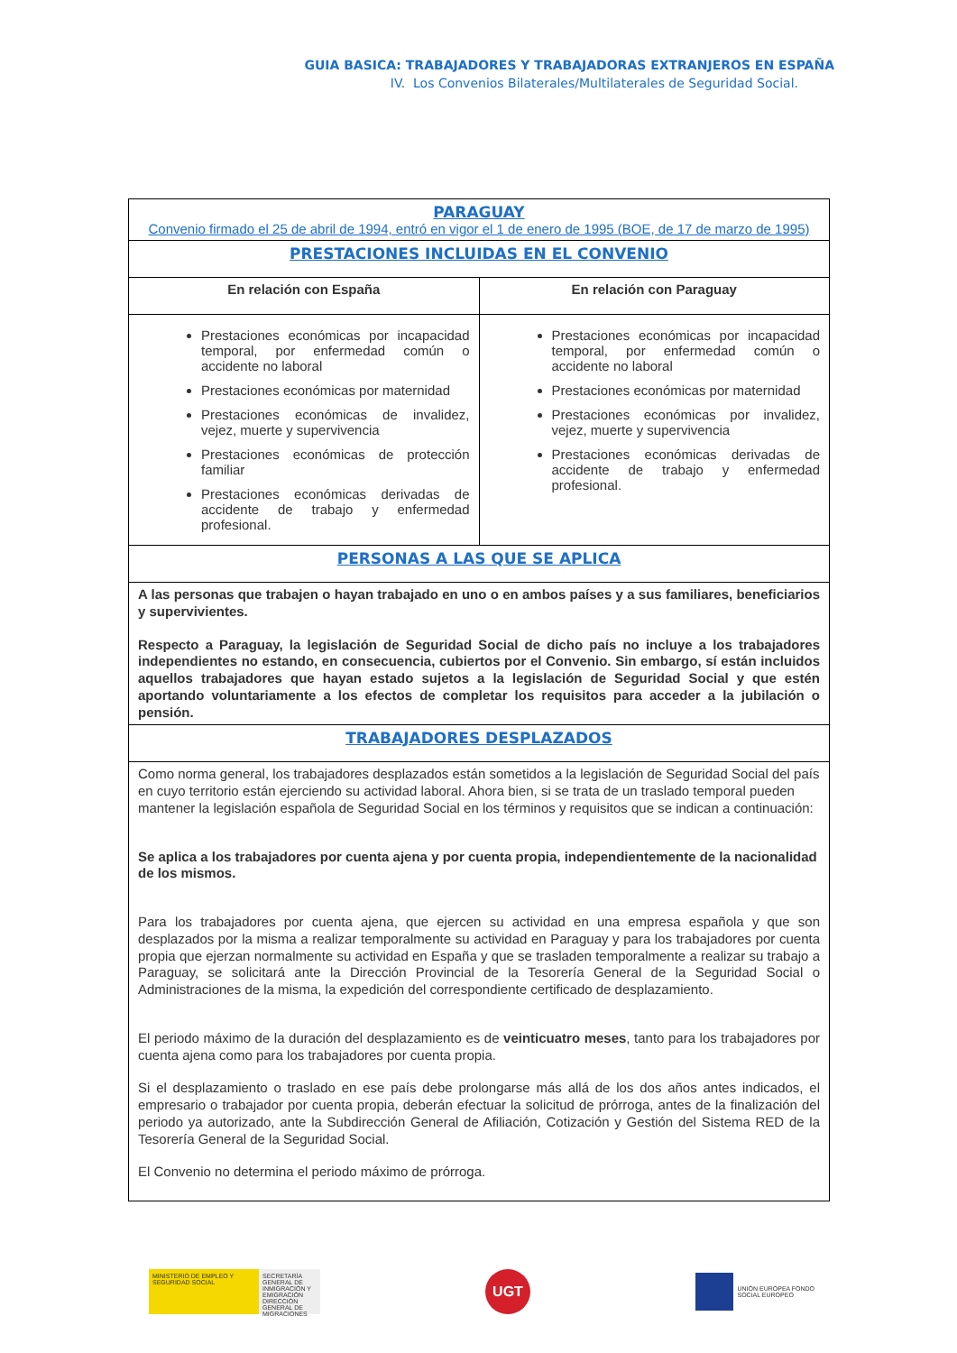GUIA BASICA: TRABAJADORES Y TRABAJADORAS EXTRANJEROS EN ESPAÑA
IV. Los Convenios Bilaterales/Multilaterales de Seguridad Social.
| PARAGUAY Convenio firmado el 25 de abril de 1994, entró en vigor el 1 de enero de 1995 (BOE, de 17 de marzo de 1995) | |
| PRESTACIONES INCLUIDAS EN EL CONVENIO | |
| En relación con España | En relación con Paraguay |
| Prestaciones económicas por incapacidad temporal, por enfermedad común o accidente no laboral Prestaciones económicas por maternidad Prestaciones económicas de invalidez, vejez, muerte y supervivencia Prestaciones económicas de protección familiar Prestaciones económicas derivadas de accidente de trabajo y enfermedad profesional. | Prestaciones económicas por incapacidad temporal, por enfermedad común o accidente no laboral Prestaciones económicas por maternidad Prestaciones económicas por invalidez, vejez, muerte y supervivencia Prestaciones económicas derivadas de accidente de trabajo y enfermedad profesional. |
| PERSONAS A LAS QUE SE APLICA | |
| A las personas que trabajen o hayan trabajado en uno o en ambos países y a sus familiares, beneficiarios y supervivientes. Respecto a Paraguay, la legislación de Seguridad Social de dicho país no incluye a los trabajadores independientes no estando, en consecuencia, cubiertos por el Convenio. Sin embargo, sí están incluidos aquellos trabajadores que hayan estado sujetos a la legislación de Seguridad Social y que estén aportando voluntariamente a los efectos de completar los requisitos para acceder a la jubilación o pensión. | |
| TRABAJADORES DESPLAZADOS | |
| Como norma general, los trabajadores desplazados están sometidos a la legislación de Seguridad Social del país en cuyo territorio están ejerciendo su actividad laboral. Ahora bien, si se trata de un traslado temporal pueden mantener la legislación española de Seguridad Social en los términos y requisitos que se indican a continuación: Se aplica a los trabajadores por cuenta ajena y por cuenta propia, independientemente de la nacionalidad de los mismos. Para los trabajadores por cuenta ajena, que ejercen su actividad en una empresa española y que son desplazados por la misma a realizar temporalmente su actividad en Paraguay y para los trabajadores por cuenta propia que ejerzan normalmente su actividad en España y que se trasladen temporalmente a realizar su trabajo a Paraguay, se solicitará ante la Dirección Provincial de la Tesorería General de la Seguridad Social o Administraciones de la misma, la expedición del correspondiente certificado de desplazamiento. El periodo máximo de la duración del desplazamiento es de veinticuatro meses , tanto para los trabajadores por cuenta ajena como para los trabajadores por cuenta propia. Si el desplazamiento o traslado en ese país debe prolongarse más allá de los dos años antes indicados, el empresario o trabajador por cuenta propia, deberán efectuar la solicitud de prórroga, antes de la finalización del periodo ya autorizado, ante la Subdirección General de Afiliación, Cotización y Gestión del Sistema RED de la Tesorería General de la Seguridad Social. El Convenio no determina el periodo máximo de prórroga. | |
MINISTERIO DE EMPLEO Y SEGURIDAD SOCIAL
SECRETARÍA GENERAL DE INMIGRACIÓN Y EMIGRACIÓN DIRECCIÓN GENERAL DE MIGRACIONES
UGT
UNIÓN EUROPEA FONDO SOCIAL EUROPEO